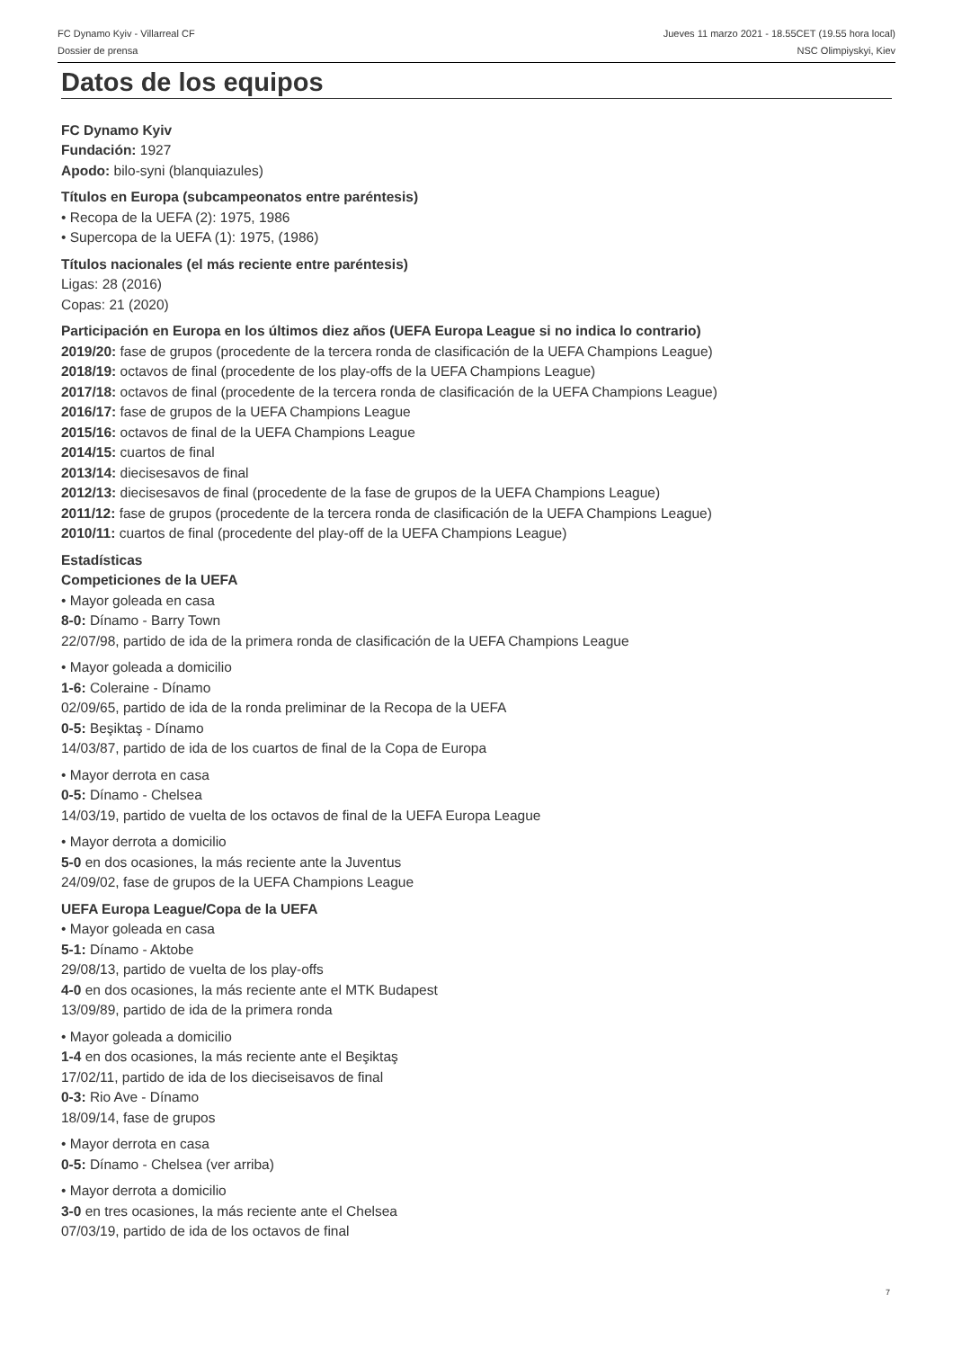FC Dynamo Kyiv - Villarreal CF
Dossier de prensa
Jueves 11 marzo 2021 - 18.55CET (19.55 hora local)
NSC Olimpiyskyi, Kiev
Datos de los equipos
FC Dynamo Kyiv
Fundación: 1927
Apodo: bilo-syni (blanquiazules)
Títulos en Europa (subcampeonatos entre paréntesis)
• Recopa de la UEFA (2): 1975, 1986
• Supercopa de la UEFA (1): 1975, (1986)
Títulos nacionales (el más reciente entre paréntesis)
Ligas: 28 (2016)
Copas: 21 (2020)
Participación en Europa en los últimos diez años (UEFA Europa League si no indica lo contrario)
2019/20: fase de grupos (procedente de la tercera ronda de clasificación de la UEFA Champions League)
2018/19: octavos de final (procedente de los play-offs de la UEFA Champions League)
2017/18: octavos de final (procedente de la tercera ronda de clasificación de la UEFA Champions League)
2016/17: fase de grupos de la UEFA Champions League
2015/16: octavos de final de la UEFA Champions League
2014/15: cuartos de final
2013/14: diecisesavos de final
2012/13: diecisesavos de final (procedente de la fase de grupos de la UEFA Champions League)
2011/12: fase de grupos (procedente de la tercera ronda de clasificación de la UEFA Champions League)
2010/11: cuartos de final (procedente del play-off de la UEFA Champions League)
Estadísticas
Competiciones de la UEFA
• Mayor goleada en casa
8-0: Dínamo - Barry Town
22/07/98, partido de ida de la primera ronda de clasificación de la UEFA Champions League
• Mayor goleada a domicilio
1-6: Coleraine - Dínamo
02/09/65, partido de ida de la ronda preliminar de la Recopa de la UEFA
0-5: Beşiktaş - Dínamo
14/03/87, partido de ida de los cuartos de final de la Copa de Europa
• Mayor derrota en casa
0-5: Dínamo - Chelsea
14/03/19, partido de vuelta de los octavos de final de la UEFA Europa League
• Mayor derrota a domicilio
5-0 en dos ocasiones, la más reciente ante la Juventus
24/09/02, fase de grupos de la UEFA Champions League
UEFA Europa League/Copa de la UEFA
• Mayor goleada en casa
5-1: Dínamo - Aktobe
29/08/13, partido de vuelta de los play-offs
4-0 en dos ocasiones, la más reciente ante el MTK Budapest
13/09/89, partido de ida de la primera ronda
• Mayor goleada a domicilio
1-4 en dos ocasiones, la más reciente ante el Beşiktaş
17/02/11, partido de ida de los dieciseisavos de final
0-3: Rio Ave - Dínamo
18/09/14, fase de grupos
• Mayor derrota en casa
0-5: Dínamo - Chelsea (ver arriba)
• Mayor derrota a domicilio
3-0 en tres ocasiones, la más reciente ante el Chelsea
07/03/19, partido de ida de los octavos de final
7